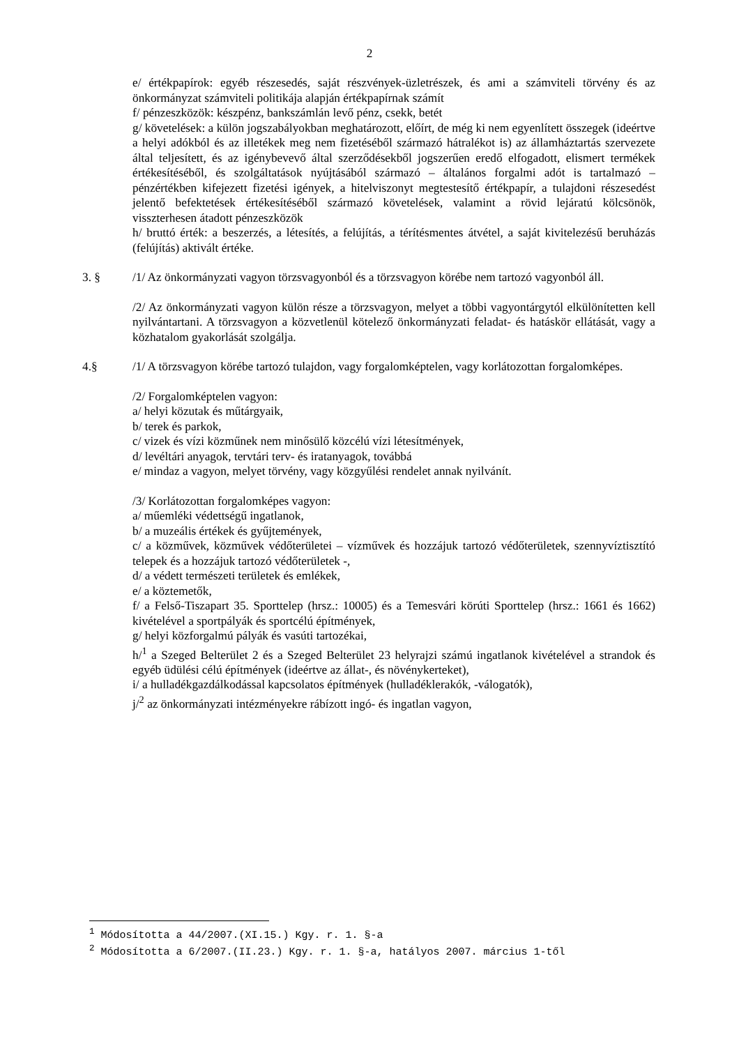2
e/ értékpapírok: egyéb részesedés, saját részvények-üzletrészek, és ami a számviteli törvény és az önkormányzat számviteli politikája alapján értékpapírnak számít
f/ pénzeszközök: készpénz, bankszámlán levő pénz, csekk, betét
g/ követelések: a külön jogszabályokban meghatározott, előírt, de még ki nem egyenlített összegek (ideértve a helyi adókból és az illetékek meg nem fizetéséből származó hátralékot is) az államháztartás szervezete által teljesített, és az igénybevevő által szerződésekből jogszerűen eredő elfogadott, elismert termékek értékesítéséből, és szolgáltatások nyújtásából származó – általános forgalmi adót is tartalmazó – pénzértékben kifejezett fizetési igények, a hitelviszonyt megtestesítő értékpapír, a tulajdoni részesedést jelentő befektetések értékesítéséből származó követelések, valamint a rövid lejáratú kölcsönök, visszterhesen átadott pénzeszközök
h/ bruttó érték: a beszerzés, a létesítés, a felújítás, a térítésmentes átvétel, a saját kivitelezésű beruházás (felújítás) aktivált értéke.
3. § /1/ Az önkormányzati vagyon törzsvagyonból és a törzsvagyon körébe nem tartozó vagyonból áll.
/2/ Az önkormányzati vagyon külön része a törzsvagyon, melyet a többi vagyontárgytól elkülönítetten kell nyilvántartani. A törzsvagyon a közvetlenül kötelező önkormányzati feladat- és hatáskör ellátását, vagy a közhatalom gyakorlását szolgálja.
4.§ /1/ A törzsvagyon körébe tartozó tulajdon, vagy forgalomképtelen, vagy korlátozottan forgalomképes.
/2/ Forgalomképtelen vagyon:
a/ helyi közutak és műtárgyaik,
b/ terek és parkok,
c/ vizek és vízi közműnek nem minősülő közcélú vízi létesítmények,
d/ levéltári anyagok, tervtári terv- és iratanyagok, továbbá
e/ mindaz a vagyon, melyet törvény, vagy közgyűlési rendelet annak nyilvánít.
/3/ Korlátozottan forgalomképes vagyon:
a/ műemléki védettségű ingatlanok,
b/ a muzeális értékek és gyűjtemények,
c/ a közművek, közművek védőterületei – vízművek és hozzájuk tartozó védőterületek, szennyvíztisztító telepek és a hozzájuk tartozó védőterületek -,
d/ a védett természeti területek és emlékek,
e/ a köztemetők,
f/ a Felső-Tiszapart 35. Sporttelep (hrsz.: 10005) és a Temesvári körúti Sporttelep (hrsz.: 1661 és 1662) kivételével a sportpályák és sportcélú építmények,
g/ helyi közforgalmú pályák és vasúti tartozékai,
h/<sup>1</sup> a Szeged Belterület 2 és a Szeged Belterület 23 helyrajzi számú ingatlanok kivételével a strandok és egyéb üdülési célú építmények (ideértve az állat-, és növénykerteket),
i/ a hulladékgazdálkodással kapcsolatos építmények (hulladéklerakók, -válogatók),
j/<sup>2</sup> az önkormányzati intézményekre rábízott ingó- és ingatlan vagyon,
<sup>1</sup> Módosította a 44/2007.(XI.15.) Kgy. r. 1. §-a
<sup>2</sup> Módosította a 6/2007.(II.23.) Kgy. r. 1. §-a, hatályos 2007. március 1-től